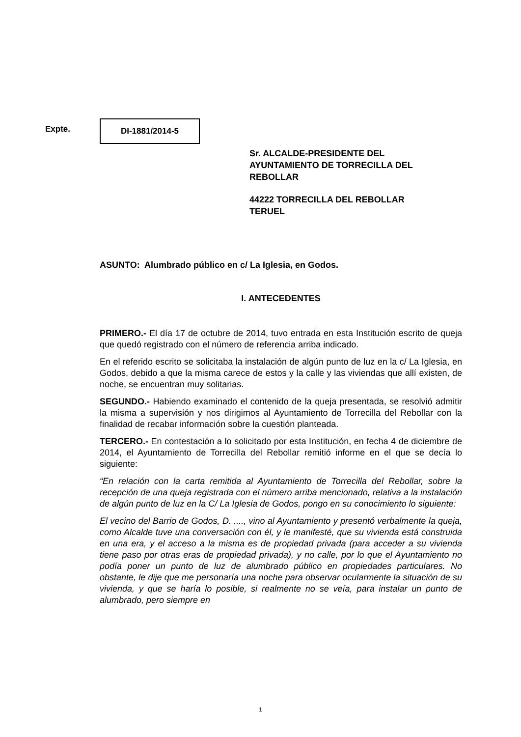Expte.
DI-1881/2014-5
Sr. ALCALDE-PRESIDENTE DEL
AYUNTAMIENTO DE TORRECILLA DEL
REBOLLAR
44222 TORRECILLA DEL REBOLLAR
TERUEL
ASUNTO: Alumbrado público en c/ La Iglesia, en Godos.
I. ANTECEDENTES
PRIMERO.- El día 17 de octubre de 2014, tuvo entrada en esta Institución escrito de queja que quedó registrado con el número de referencia arriba indicado.
En el referido escrito se solicitaba la instalación de algún punto de luz en la c/ La Iglesia, en Godos, debido a que la misma carece de estos y la calle y las viviendas que allí existen, de noche, se encuentran muy solitarias.
SEGUNDO.- Habiendo examinado el contenido de la queja presentada, se resolvió admitir la misma a supervisión y nos dirigimos al Ayuntamiento de Torrecilla del Rebollar con la finalidad de recabar información sobre la cuestión planteada.
TERCERO.- En contestación a lo solicitado por esta Institución, en fecha 4 de diciembre de 2014, el Ayuntamiento de Torrecilla del Rebollar remitió informe en el que se decía lo siguiente:
“En relación con la carta remitida al Ayuntamiento de Torrecilla del Rebollar, sobre la recepción de una queja registrada con el número arriba mencionado, relativa a la instalación de algún punto de luz en la C/ La Iglesia de Godos, pongo en su conocimiento lo siguiente:
El vecino del Barrio de Godos, D. ...., vino al Ayuntamiento y presentó verbalmente la queja, como Alcalde tuve una conversación con él, y le manifesté, que su vivienda está construida en una era, y el acceso a la misma es de propiedad privada (para acceder a su vivienda tiene paso por otras eras de propiedad privada), y no calle, por lo que el Ayuntamiento no podía poner un punto de luz de alumbrado público en propiedades particulares. No obstante, le dije que me personaría una noche para observar ocularmente la situación de su vivienda, y que se haría lo posible, si realmente no se veía, para instalar un punto de alumbrado, pero siempre en
1